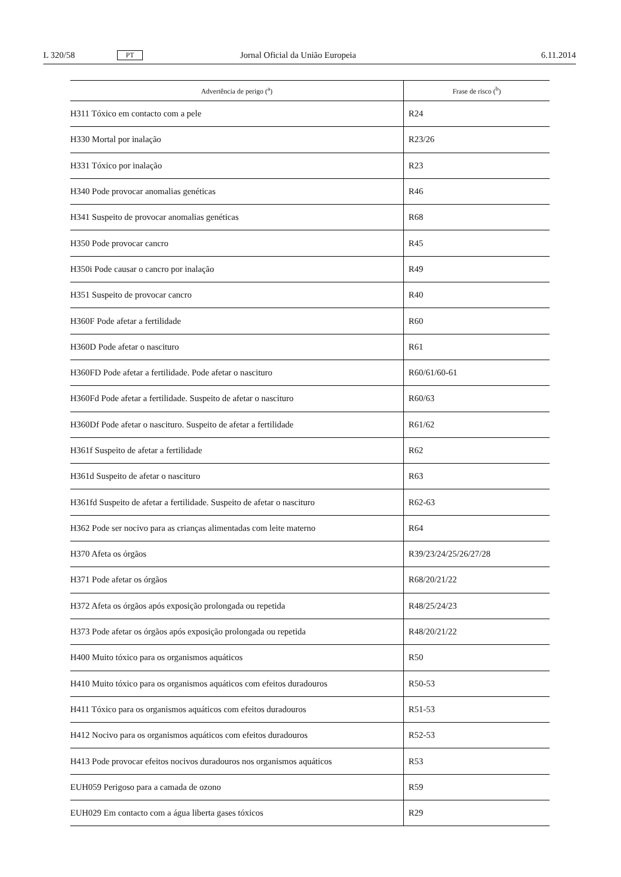L 320/58 PT Jornal Oficial da União Europeia 6.11.2014
| Advertência de perigo (<sup>a</sup>) | Frase de risco (<sup>b</sup>) |
| --- | --- |
| H311 Tóxico em contacto com a pele | R24 |
| H330 Mortal por inalação | R23/26 |
| H331 Tóxico por inalação | R23 |
| H340 Pode provocar anomalias genéticas | R46 |
| H341 Suspeito de provocar anomalias genéticas | R68 |
| H350 Pode provocar cancro | R45 |
| H350i Pode causar o cancro por inalação | R49 |
| H351 Suspeito de provocar cancro | R40 |
| H360F Pode afetar a fertilidade | R60 |
| H360D Pode afetar o nascituro | R61 |
| H360FD Pode afetar a fertilidade. Pode afetar o nascituro | R60/61/60-61 |
| H360Fd Pode afetar a fertilidade. Suspeito de afetar o nascituro | R60/63 |
| H360Df Pode afetar o nascituro. Suspeito de afetar a fertilidade | R61/62 |
| H361f Suspeito de afetar a fertilidade | R62 |
| H361d Suspeito de afetar o nascituro | R63 |
| H361fd Suspeito de afetar a fertilidade. Suspeito de afetar o nascituro | R62-63 |
| H362 Pode ser nocivo para as crianças alimentadas com leite materno | R64 |
| H370 Afeta os órgãos | R39/23/24/25/26/27/28 |
| H371 Pode afetar os órgãos | R68/20/21/22 |
| H372 Afeta os órgãos após exposição prolongada ou repetida | R48/25/24/23 |
| H373 Pode afetar os órgãos após exposição prolongada ou repetida | R48/20/21/22 |
| H400 Muito tóxico para os organismos aquáticos | R50 |
| H410 Muito tóxico para os organismos aquáticos com efeitos duradouros | R50-53 |
| H411 Tóxico para os organismos aquáticos com efeitos duradouros | R51-53 |
| H412 Nocivo para os organismos aquáticos com efeitos duradouros | R52-53 |
| H413 Pode provocar efeitos nocivos duradouros nos organismos aquáticos | R53 |
| EUH059 Perigoso para a camada de ozono | R59 |
| EUH029 Em contacto com a água liberta gases tóxicos | R29 |